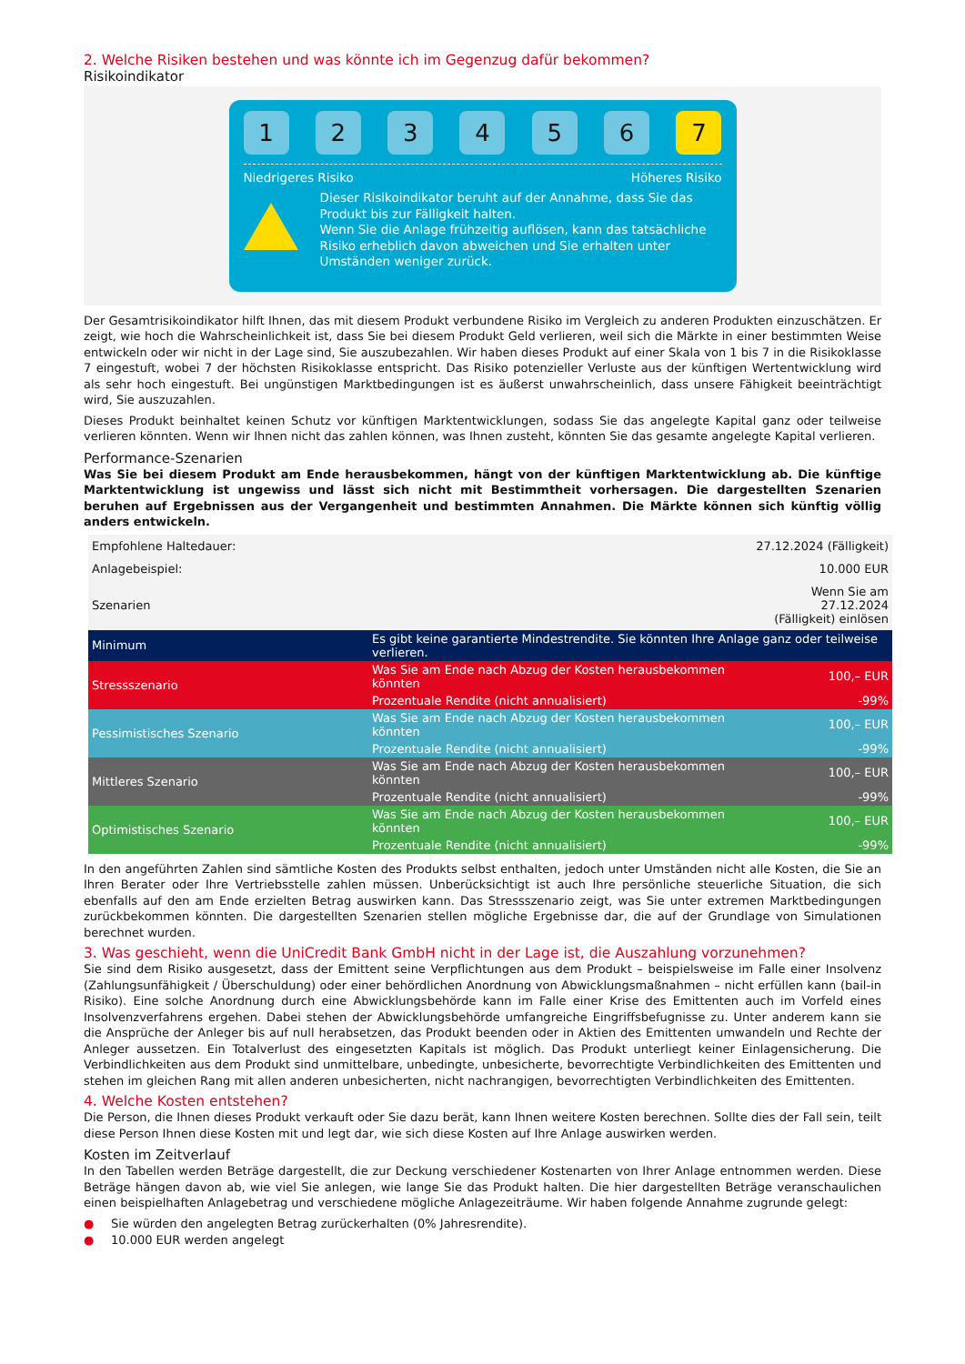2. Welche Risiken bestehen und was könnte ich im Gegenzug dafür bekommen?
Risikoindikator
1 2 3 4 5 6 7
Niedrigeres Risiko Höheres Risiko
Dieser Risikoindikator beruht auf der Annahme, dass Sie das Produkt bis zur Fälligkeit halten.
Wenn Sie die Anlage frühzeitig auflösen, kann das tatsächliche Risiko erheblich davon abweichen und Sie erhalten unter Umständen weniger zurück.
Der Gesamtrisikoindikator hilft Ihnen, das mit diesem Produkt verbundene Risiko im Vergleich zu anderen Produkten einzuschätzen. Er zeigt, wie hoch die Wahrscheinlichkeit ist, dass Sie bei diesem Produkt Geld verlieren, weil sich die Märkte in einer bestimmten Weise entwickeln oder wir nicht in der Lage sind, Sie auszubezahlen. Wir haben dieses Produkt auf einer Skala von 1 bis 7 in die Risikoklasse 7 eingestuft, wobei 7 der höchsten Risikoklasse entspricht. Das Risiko potenzieller Verluste aus der künftigen Wertentwicklung wird als sehr hoch eingestuft. Bei ungünstigen Marktbedingungen ist es äußerst unwahrscheinlich, dass unsere Fähigkeit beeinträchtigt wird, Sie auszuzahlen.
Dieses Produkt beinhaltet keinen Schutz vor künftigen Marktentwicklungen, sodass Sie das angelegte Kapital ganz oder teilweise verlieren könnten. Wenn wir Ihnen nicht das zahlen können, was Ihnen zusteht, könnten Sie das gesamte angelegte Kapital verlieren.
Performance-Szenarien
Was Sie bei diesem Produkt am Ende herausbekommen, hängt von der künftigen Marktentwicklung ab. Die künftige Marktentwicklung ist ungewiss und lässt sich nicht mit Bestimmtheit vorhersagen. Die dargestellten Szenarien beruhen auf Ergebnissen aus der Vergangenheit und bestimmten Annahmen. Die Märkte können sich künftig völlig anders entwickeln.
| Empfohlene Haltedauer: | | 27.12.2024 (Fälligkeit) |
| Anlagebeispiel: | | 10.000 EUR |
| Szenarien | | Wenn Sie am 27.12.2024 (Fälligkeit) einlösen |
| Minimum | Es gibt keine garantierte Mindestrendite. Sie könnten Ihre Anlage ganz oder teilweise verlieren. | |
| Stressszenario | Was Sie am Ende nach Abzug der Kosten herausbekommen könnten | 100,– EUR |
| | Prozentuale Rendite (nicht annualisiert) | -99% |
| Pessimistisches Szenario | Was Sie am Ende nach Abzug der Kosten herausbekommen könnten | 100,– EUR |
| | Prozentuale Rendite (nicht annualisiert) | -99% |
| Mittleres Szenario | Was Sie am Ende nach Abzug der Kosten herausbekommen könnten | 100,– EUR |
| | Prozentuale Rendite (nicht annualisiert) | -99% |
| Optimistisches Szenario | Was Sie am Ende nach Abzug der Kosten herausbekommen könnten | 100,– EUR |
| | Prozentuale Rendite (nicht annualisiert) | -99% |
In den angeführten Zahlen sind sämtliche Kosten des Produkts selbst enthalten, jedoch unter Umständen nicht alle Kosten, die Sie an Ihren Berater oder Ihre Vertriebsstelle zahlen müssen. Unberücksichtigt ist auch Ihre persönliche steuerliche Situation, die sich ebenfalls auf den am Ende erzielten Betrag auswirken kann. Das Stressszenario zeigt, was Sie unter extremen Marktbedingungen zurückbekommen könnten. Die dargestellten Szenarien stellen mögliche Ergebnisse dar, die auf der Grundlage von Simulationen berechnet wurden.
3. Was geschieht, wenn die UniCredit Bank GmbH nicht in der Lage ist, die Auszahlung vorzunehmen?
Sie sind dem Risiko ausgesetzt, dass der Emittent seine Verpflichtungen aus dem Produkt – beispielsweise im Falle einer Insolvenz (Zahlungsunfähigkeit / Überschuldung) oder einer behördlichen Anordnung von Abwicklungsmaßnahmen – nicht erfüllen kann (bail-in Risiko). Eine solche Anordnung durch eine Abwicklungsbehörde kann im Falle einer Krise des Emittenten auch im Vorfeld eines Insolvenzverfahrens ergehen. Dabei stehen der Abwicklungsbehörde umfangreiche Eingriffsbefugnisse zu. Unter anderem kann sie die Ansprüche der Anleger bis auf null herabsetzen, das Produkt beenden oder in Aktien des Emittenten umwandeln und Rechte der Anleger aussetzen. Ein Totalverlust des eingesetzten Kapitals ist möglich. Das Produkt unterliegt keiner Einlagensicherung. Die Verbindlichkeiten aus dem Produkt sind unmittelbare, unbedingte, unbesicherte, bevorrechtigte Verbindlichkeiten des Emittenten und stehen im gleichen Rang mit allen anderen unbesicherten, nicht nachrangigen, bevorrechtigten Verbindlichkeiten des Emittenten.
4. Welche Kosten entstehen?
Die Person, die Ihnen dieses Produkt verkauft oder Sie dazu berät, kann Ihnen weitere Kosten berechnen. Sollte dies der Fall sein, teilt diese Person Ihnen diese Kosten mit und legt dar, wie sich diese Kosten auf Ihre Anlage auswirken werden.
Kosten im Zeitverlauf
In den Tabellen werden Beträge dargestellt, die zur Deckung verschiedener Kostenarten von Ihrer Anlage entnommen werden. Diese Beträge hängen davon ab, wie viel Sie anlegen, wie lange Sie das Produkt halten. Die hier dargestellten Beträge veranschaulichen einen beispielhaften Anlagebetrag und verschiedene mögliche Anlagezeiträume. Wir haben folgende Annahme zugrunde gelegt:
● Sie würden den angelegten Betrag zurückerhalten (0% Jahresrendite).
● 10.000 EUR werden angelegt